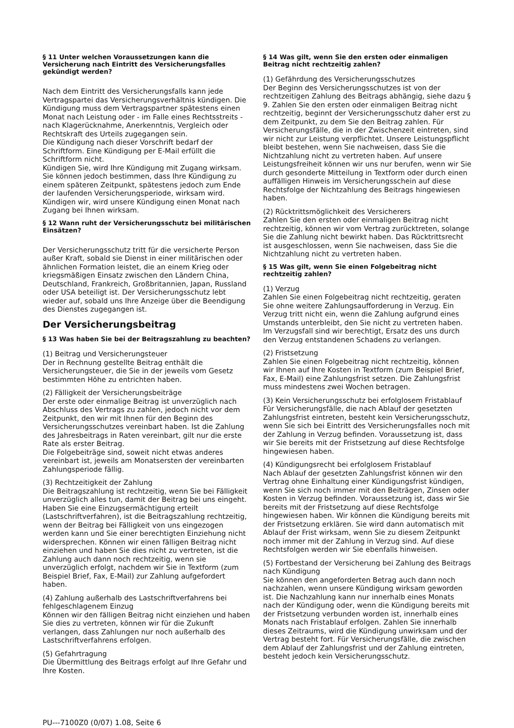§ 11 Unter welchen Voraussetzungen kann die Versicherung nach Eintritt des Versicherungsfalles gekündigt werden?
Nach dem Eintritt des Versicherungsfalls kann jede Vertragspartei das Versicherungsverhältnis kündigen. Die Kündigung muss dem Vertragspartner spätestens einen Monat nach Leistung oder - im Falle eines Rechtsstreits - nach Klagerücknahme, Anerkenntnis, Vergleich oder Rechtskraft des Urteils zugegangen sein.
Die Kündigung nach dieser Vorschrift bedarf der Schriftform. Eine Kündigung per E-Mail erfüllt die Schriftform nicht.
Kündigen Sie, wird Ihre Kündigung mit Zugang wirksam. Sie können jedoch bestimmen, dass Ihre Kündigung zu einem späteren Zeitpunkt, spätestens jedoch zum Ende der laufenden Versicherungsperiode, wirksam wird. Kündigen wir, wird unsere Kündigung einen Monat nach Zugang bei Ihnen wirksam.
§ 12 Wann ruht der Versicherungsschutz bei militärischen Einsätzen?
Der Versicherungsschutz tritt für die versicherte Person außer Kraft, sobald sie Dienst in einer militärischen oder ähnlichen Formation leistet, die an einem Krieg oder kriegsmäßigen Einsatz zwischen den Ländern China, Deutschland, Frankreich, Großbritannien, Japan, Russland oder USA beteiligt ist. Der Versicherungsschutz lebt wieder auf, sobald uns Ihre Anzeige über die Beendigung des Dienstes zugegangen ist.
Der Versicherungsbeitrag
§ 13 Was haben Sie bei der Beitragszahlung zu beachten?
(1) Beitrag und Versicherungsteuer
Der in Rechnung gestellte Beitrag enthält die Versicherungsteuer, die Sie in der jeweils vom Gesetz bestimmten Höhe zu entrichten haben.
(2) Fälligkeit der Versicherungsbeiträge
Der erste oder einmalige Beitrag ist unverzüglich nach Abschluss des Vertrags zu zahlen, jedoch nicht vor dem Zeitpunkt, den wir mit Ihnen für den Beginn des Versicherungsschutzes vereinbart haben. Ist die Zahlung des Jahresbeitrags in Raten vereinbart, gilt nur die erste Rate als erster Beitrag.
Die Folgebeiträge sind, soweit nicht etwas anderes vereinbart ist, jeweils am Monatsersten der vereinbarten Zahlungsperiode fällig.
(3) Rechtzeitigkeit der Zahlung
Die Beitragszahlung ist rechtzeitig, wenn Sie bei Fälligkeit unverzüglich alles tun, damit der Beitrag bei uns eingeht. Haben Sie eine Einzugsermächtigung erteilt (Lastschriftverfahren), ist die Beitragszahlung rechtzeitig, wenn der Beitrag bei Fälligkeit von uns eingezogen werden kann und Sie einer berechtigten Einziehung nicht widersprechen. Können wir einen fälligen Beitrag nicht einziehen und haben Sie dies nicht zu vertreten, ist die Zahlung auch dann noch rechtzeitig, wenn sie unverzüglich erfolgt, nachdem wir Sie in Textform (zum Beispiel Brief, Fax, E-Mail) zur Zahlung aufgefordert haben.
(4) Zahlung außerhalb des Lastschriftverfahrens bei fehlgeschlagenem Einzug
Können wir den fälligen Beitrag nicht einziehen und haben Sie dies zu vertreten, können wir für die Zukunft verlangen, dass Zahlungen nur noch außerhalb des Lastschriftverfahrens erfolgen.
(5) Gefahrtragung
Die Übermittlung des Beitrags erfolgt auf Ihre Gefahr und Ihre Kosten.
§ 14 Was gilt, wenn Sie den ersten oder einmaligen Beitrag nicht rechtzeitig zahlen?
(1) Gefährdung des Versicherungsschutzes
Der Beginn des Versicherungsschutzes ist von der rechtzeitigen Zahlung des Beitrags abhängig, siehe dazu § 9. Zahlen Sie den ersten oder einmaligen Beitrag nicht rechtzeitig, beginnt der Versicherungsschutz daher erst zu dem Zeitpunkt, zu dem Sie den Beitrag zahlen. Für Versicherungsfälle, die in der Zwischenzeit eintreten, sind wir nicht zur Leistung verpflichtet. Unsere Leistungspflicht bleibt bestehen, wenn Sie nachweisen, dass Sie die Nichtzahlung nicht zu vertreten haben. Auf unsere Leistungsfreiheit können wir uns nur berufen, wenn wir Sie durch gesonderte Mitteilung in Textform oder durch einen auffälligen Hinweis im Versicherungsschein auf diese Rechtsfolge der Nichtzahlung des Beitrags hingewiesen haben.
(2) Rücktrittsmöglichkeit des Versicherers
Zahlen Sie den ersten oder einmaligen Beitrag nicht rechtzeitig, können wir vom Vertrag zurücktreten, solange Sie die Zahlung nicht bewirkt haben. Das Rücktrittsrecht ist ausgeschlossen, wenn Sie nachweisen, dass Sie die Nichtzahlung nicht zu vertreten haben.
§ 15 Was gilt, wenn Sie einen Folgebeitrag nicht rechtzeitig zahlen?
(1) Verzug
Zahlen Sie einen Folgebeitrag nicht rechtzeitig, geraten Sie ohne weitere Zahlungsaufforderung in Verzug. Ein Verzug tritt nicht ein, wenn die Zahlung aufgrund eines Umstands unterbleibt, den Sie nicht zu vertreten haben. Im Verzugsfall sind wir berechtigt, Ersatz des uns durch den Verzug entstandenen Schadens zu verlangen.
(2) Fristsetzung
Zahlen Sie einen Folgebeitrag nicht rechtzeitig, können wir Ihnen auf Ihre Kosten in Textform (zum Beispiel Brief, Fax, E-Mail) eine Zahlungsfrist setzen. Die Zahlungsfrist muss mindestens zwei Wochen betragen.
(3) Kein Versicherungsschutz bei erfolglosem Fristablauf
Für Versicherungsfälle, die nach Ablauf der gesetzten Zahlungsfrist eintreten, besteht kein Versicherungsschutz, wenn Sie sich bei Eintritt des Versicherungsfalles noch mit der Zahlung in Verzug befinden. Voraussetzung ist, dass wir Sie bereits mit der Fristsetzung auf diese Rechtsfolge hingewiesen haben.
(4) Kündigungsrecht bei erfolglosem Fristablauf
Nach Ablauf der gesetzten Zahlungsfrist können wir den Vertrag ohne Einhaltung einer Kündigungsfrist kündigen, wenn Sie sich noch immer mit den Beiträgen, Zinsen oder Kosten in Verzug befinden. Voraussetzung ist, dass wir Sie bereits mit der Fristsetzung auf diese Rechtsfolge hingewiesen haben. Wir können die Kündigung bereits mit der Fristsetzung erklären. Sie wird dann automatisch mit Ablauf der Frist wirksam, wenn Sie zu diesem Zeitpunkt noch immer mit der Zahlung in Verzug sind. Auf diese Rechtsfolgen werden wir Sie ebenfalls hinweisen.
(5) Fortbestand der Versicherung bei Zahlung des Beitrags nach Kündigung
Sie können den angeforderten Betrag auch dann noch nachzahlen, wenn unsere Kündigung wirksam geworden ist. Die Nachzahlung kann nur innerhalb eines Monats nach der Kündigung oder, wenn die Kündigung bereits mit der Fristsetzung verbunden worden ist, innerhalb eines Monats nach Fristablauf erfolgen. Zahlen Sie innerhalb dieses Zeitraums, wird die Kündigung unwirksam und der Vertrag besteht fort. Für Versicherungsfälle, die zwischen dem Ablauf der Zahlungsfrist und der Zahlung eintreten, besteht jedoch kein Versicherungsschutz.
PU---7100Z0 (0/07) 1.08, Seite 6